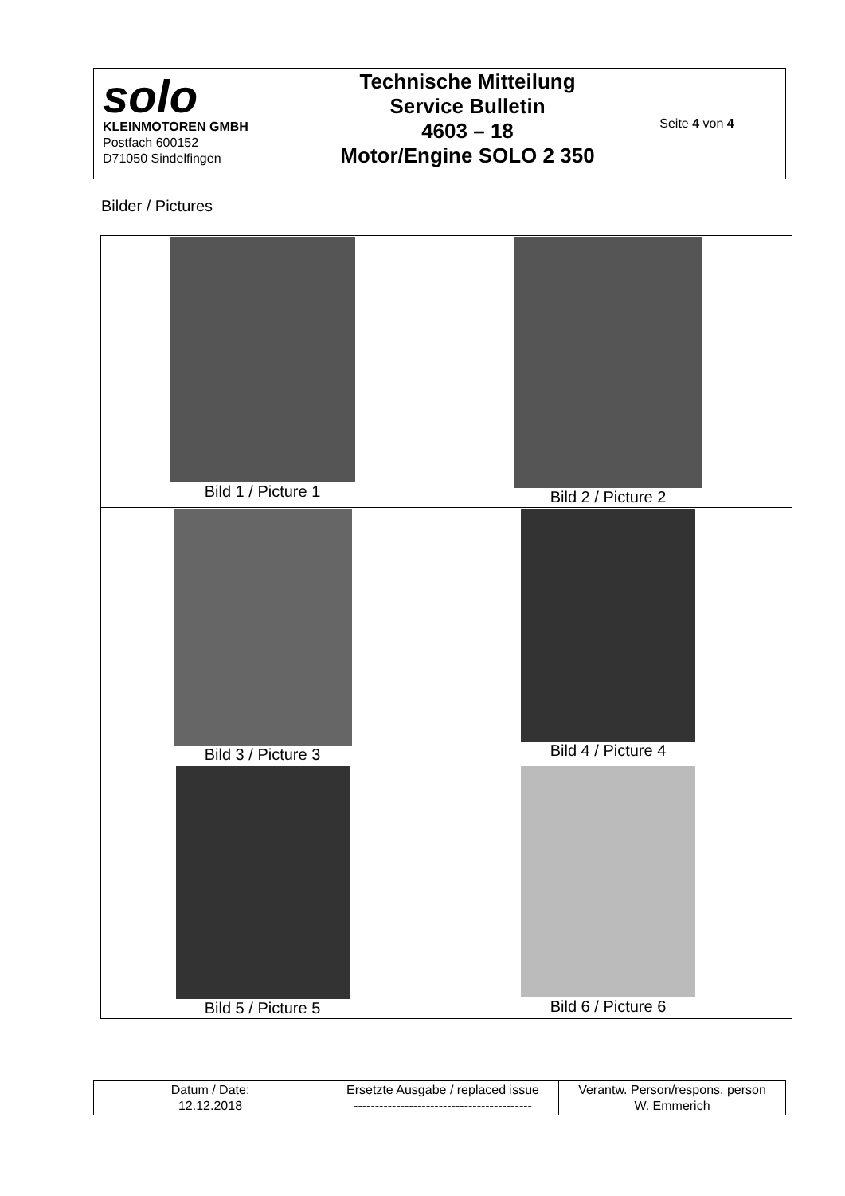| solo KLEINMOTOREN GMBH Postfach 600152 D71050 Sindelfingen | Technische Mitteilung Service Bulletin 4603 – 18 Motor/Engine SOLO 2 350 | Seite 4 von 4 |
Bilder / Pictures
| Bild 1 / Picture 1 | Bild 2 / Picture 2 |
| Bild 3 / Picture 3 | Bild 4 / Picture 4 |
| Bild 5 / Picture 5 | Bild 6 / Picture 6 |
| Datum / Date: 12.12.2018 | Ersetzte Ausgabe / replaced issue ------------------------------------------ | Verantw. Person/respons. person W. Emmerich |